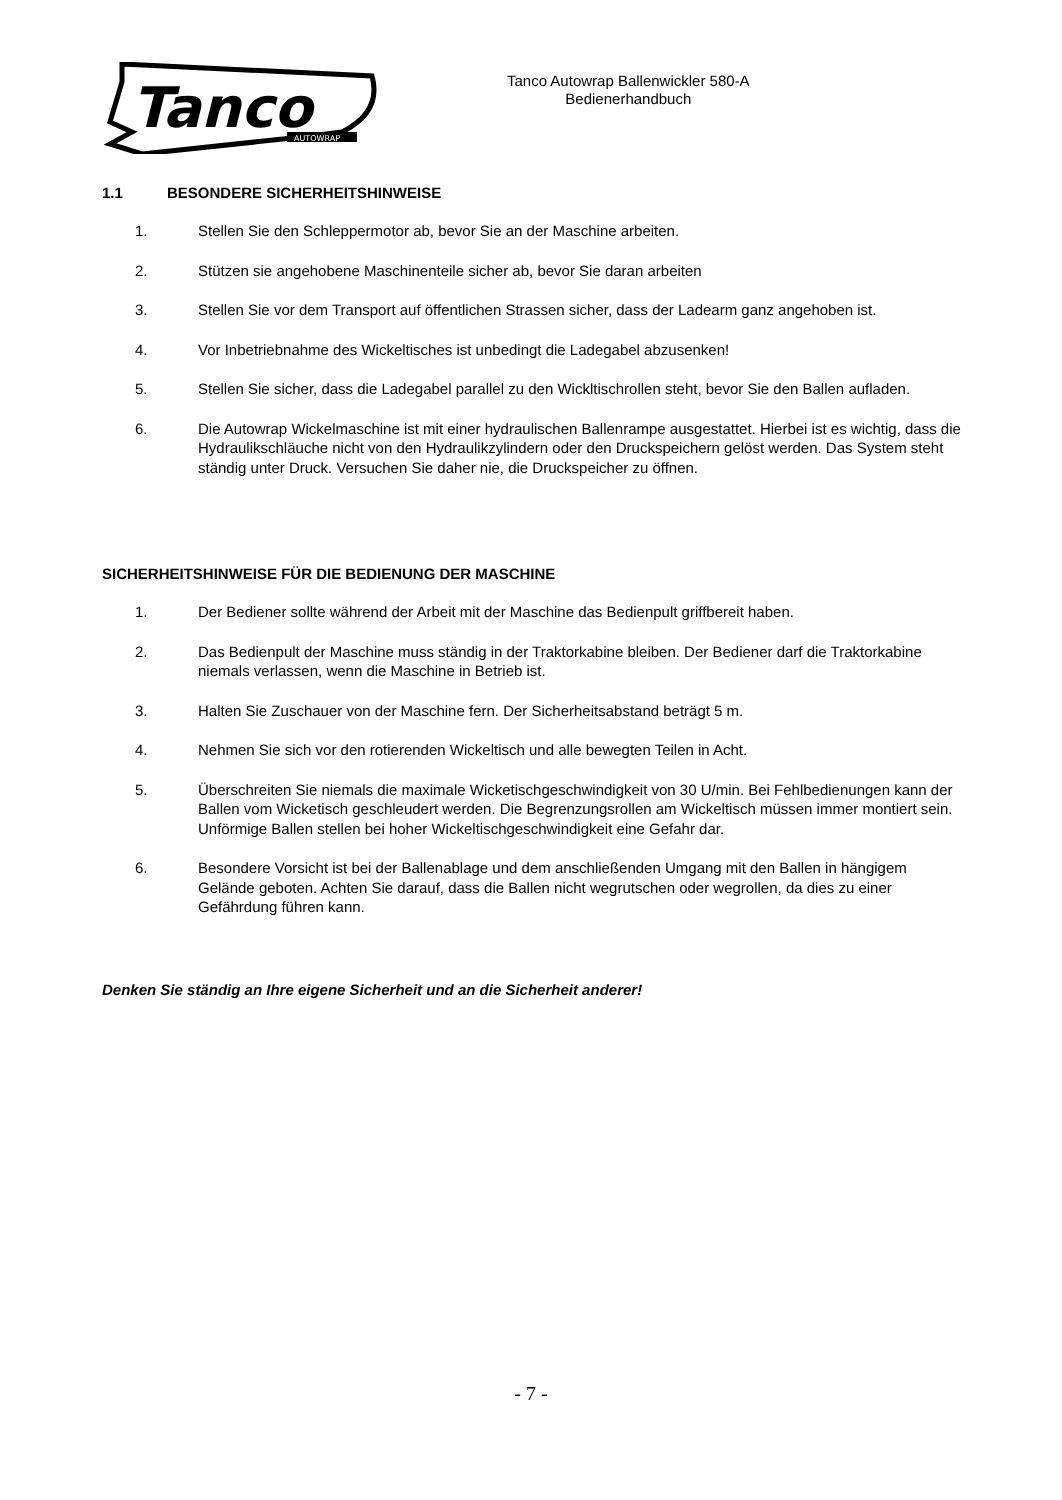Tanco
AUTOWRAP
Tanco Autowrap Ballenwickler 580-A
Bedienerhandbuch
1.1 BESONDERE SICHERHEITSHINWEISE
1. Stellen Sie den Schleppermotor ab, bevor Sie an der Maschine arbeiten.
2. Stützen sie angehobene Maschinenteile sicher ab, bevor Sie daran arbeiten
3. Stellen Sie vor dem Transport auf öffentlichen Strassen sicher, dass der Ladearm ganz angehoben ist.
4. Vor Inbetriebnahme des Wickeltisches ist unbedingt die Ladegabel abzusenken!
5. Stellen Sie sicher, dass die Ladegabel parallel zu den Wickltischrollen steht, bevor Sie den Ballen aufladen.
6. Die Autowrap Wickelmaschine ist mit einer hydraulischen Ballenrampe ausgestattet. Hierbei ist es wichtig, dass die Hydraulikschläuche nicht von den Hydraulikzylindern oder den Druckspeichern gelöst werden. Das System steht ständig unter Druck. Versuchen Sie daher nie, die Druckspeicher zu öffnen.
SICHERHEITSHINWEISE FÜR DIE BEDIENUNG DER MASCHINE
1. Der Bediener sollte während der Arbeit mit der Maschine das Bedienpult griffbereit haben.
2. Das Bedienpult der Maschine muss ständig in der Traktorkabine bleiben. Der Bediener darf die Traktorkabine niemals verlassen, wenn die Maschine in Betrieb ist.
3. Halten Sie Zuschauer von der Maschine fern. Der Sicherheitsabstand beträgt 5 m.
4. Nehmen Sie sich vor den rotierenden Wickeltisch und alle bewegten Teilen in Acht.
5. Überschreiten Sie niemals die maximale Wicketischgeschwindigkeit von 30 U/min. Bei Fehlbedienungen kann der Ballen vom Wicketisch geschleudert werden. Die Begrenzungsrollen am Wickeltisch müssen immer montiert sein. Unförmige Ballen stellen bei hoher Wickeltischgeschwindigkeit eine Gefahr dar.
6. Besondere Vorsicht ist bei der Ballenablage und dem anschließenden Umgang mit den Ballen in hängigem Gelände geboten. Achten Sie darauf, dass die Ballen nicht wegrutschen oder wegrollen, da dies zu einer Gefährdung führen kann.
Denken Sie ständig an Ihre eigene Sicherheit und an die Sicherheit anderer!
- 7 -